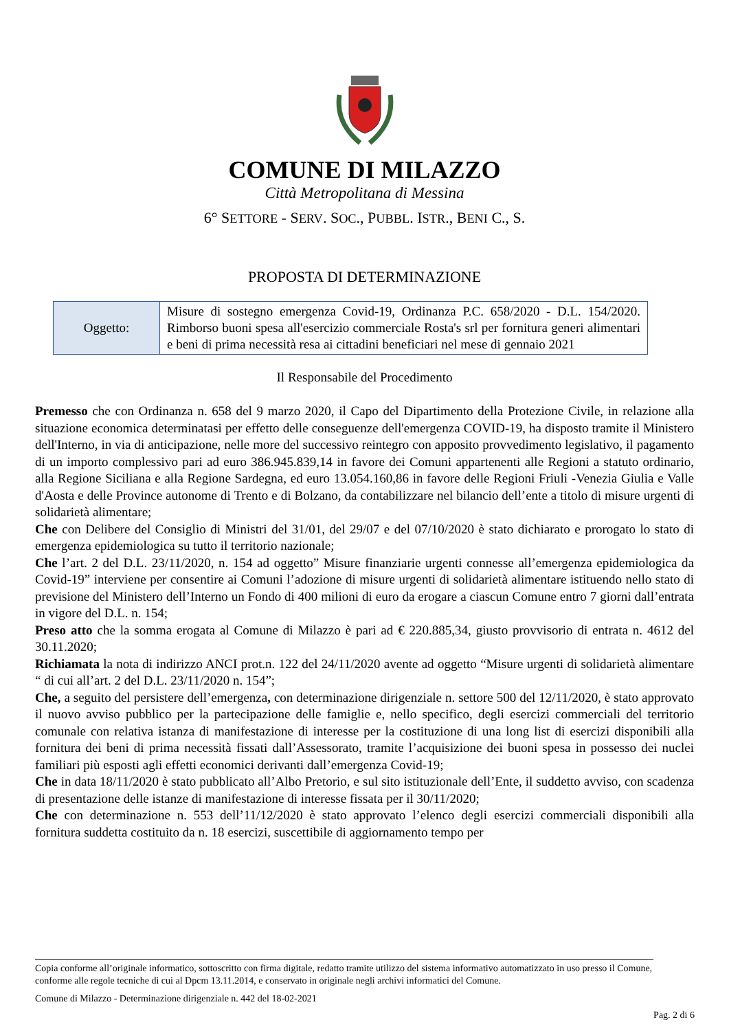COMUNE DI MILAZZO
Città Metropolitana di Messina
6° SETTORE - SERV. SOC., PUBBL. ISTR., BENI C., S.
PROPOSTA DI DETERMINAZIONE
| Oggetto: | Misure di sostegno emergenza Covid-19, Ordinanza P.C. 658/2020 - D.L. 154/2020. Rimborso buoni spesa all'esercizio commerciale Rosta's srl per fornitura generi alimentari e beni di prima necessità resa ai cittadini beneficiari nel mese di gennaio 2021 |
Il Responsabile del Procedimento
Premesso che con Ordinanza n. 658 del 9 marzo 2020, il Capo del Dipartimento della Protezione Civile, in relazione alla situazione economica determinatasi per effetto delle conseguenze dell'emergenza COVID-19, ha disposto tramite il Ministero dell'Interno, in via di anticipazione, nelle more del successivo reintegro con apposito provvedimento legislativo, il pagamento di un importo complessivo pari ad euro 386.945.839,14 in favore dei Comuni appartenenti alle Regioni a statuto ordinario, alla Regione Siciliana e alla Regione Sardegna, ed euro 13.054.160,86 in favore delle Regioni Friuli -Venezia Giulia e Valle d'Aosta e delle Province autonome di Trento e di Bolzano, da contabilizzare nel bilancio dell’ente a titolo di misure urgenti di solidarietà alimentare;
Che con Delibere del Consiglio di Ministri del 31/01, del 29/07 e del 07/10/2020 è stato dichiarato e prorogato lo stato di emergenza epidemiologica su tutto il territorio nazionale;
Che l’art. 2 del D.L. 23/11/2020, n. 154 ad oggetto” Misure finanziarie urgenti connesse all’emergenza epidemiologica da Covid-19” interviene per consentire ai Comuni l’adozione di misure urgenti di solidarietà alimentare istituendo nello stato di previsione del Ministero dell’Interno un Fondo di 400 milioni di euro da erogare a ciascun Comune entro 7 giorni dall’entrata in vigore del D.L. n. 154;
Preso atto che la somma erogata al Comune di Milazzo è pari ad € 220.885,34, giusto provvisorio di entrata n. 4612 del 30.11.2020;
Richiamata la nota di indirizzo ANCI prot.n. 122 del 24/11/2020 avente ad oggetto “Misure urgenti di solidarietà alimentare “ di cui all’art. 2 del D.L. 23/11/2020 n. 154”;
Che, a seguito del persistere dell’emergenza, con determinazione dirigenziale n. settore 500 del 12/11/2020, è stato approvato il nuovo avviso pubblico per la partecipazione delle famiglie e, nello specifico, degli esercizi commerciali del territorio comunale con relativa istanza di manifestazione di interesse per la costituzione di una long list di esercizi disponibili alla fornitura dei beni di prima necessità fissati dall’Assessorato, tramite l’acquisizione dei buoni spesa in possesso dei nuclei familiari più esposti agli effetti economici derivanti dall’emergenza Covid-19;
Che in data 18/11/2020 è stato pubblicato all’Albo Pretorio, e sul sito istituzionale dell’Ente, il suddetto avviso, con scadenza di presentazione delle istanze di manifestazione di interesse fissata per il 30/11/2020;
Che con determinazione n. 553 dell’11/12/2020 è stato approvato l’elenco degli esercizi commerciali disponibili alla fornitura suddetta costituito da n. 18 esercizi, suscettibile di aggiornamento tempo per
Copia conforme all’originale informatico, sottoscritto con firma digitale, redatto tramite utilizzo del sistema informativo automatizzato in uso presso il Comune, conforme alle regole tecniche di cui al Dpcm 13.11.2014, e conservato in originale negli archivi informatici del Comune.
Comune di Milazzo - Determinazione dirigenziale n. 442 del 18-02-2021
Pag. 2 di 6